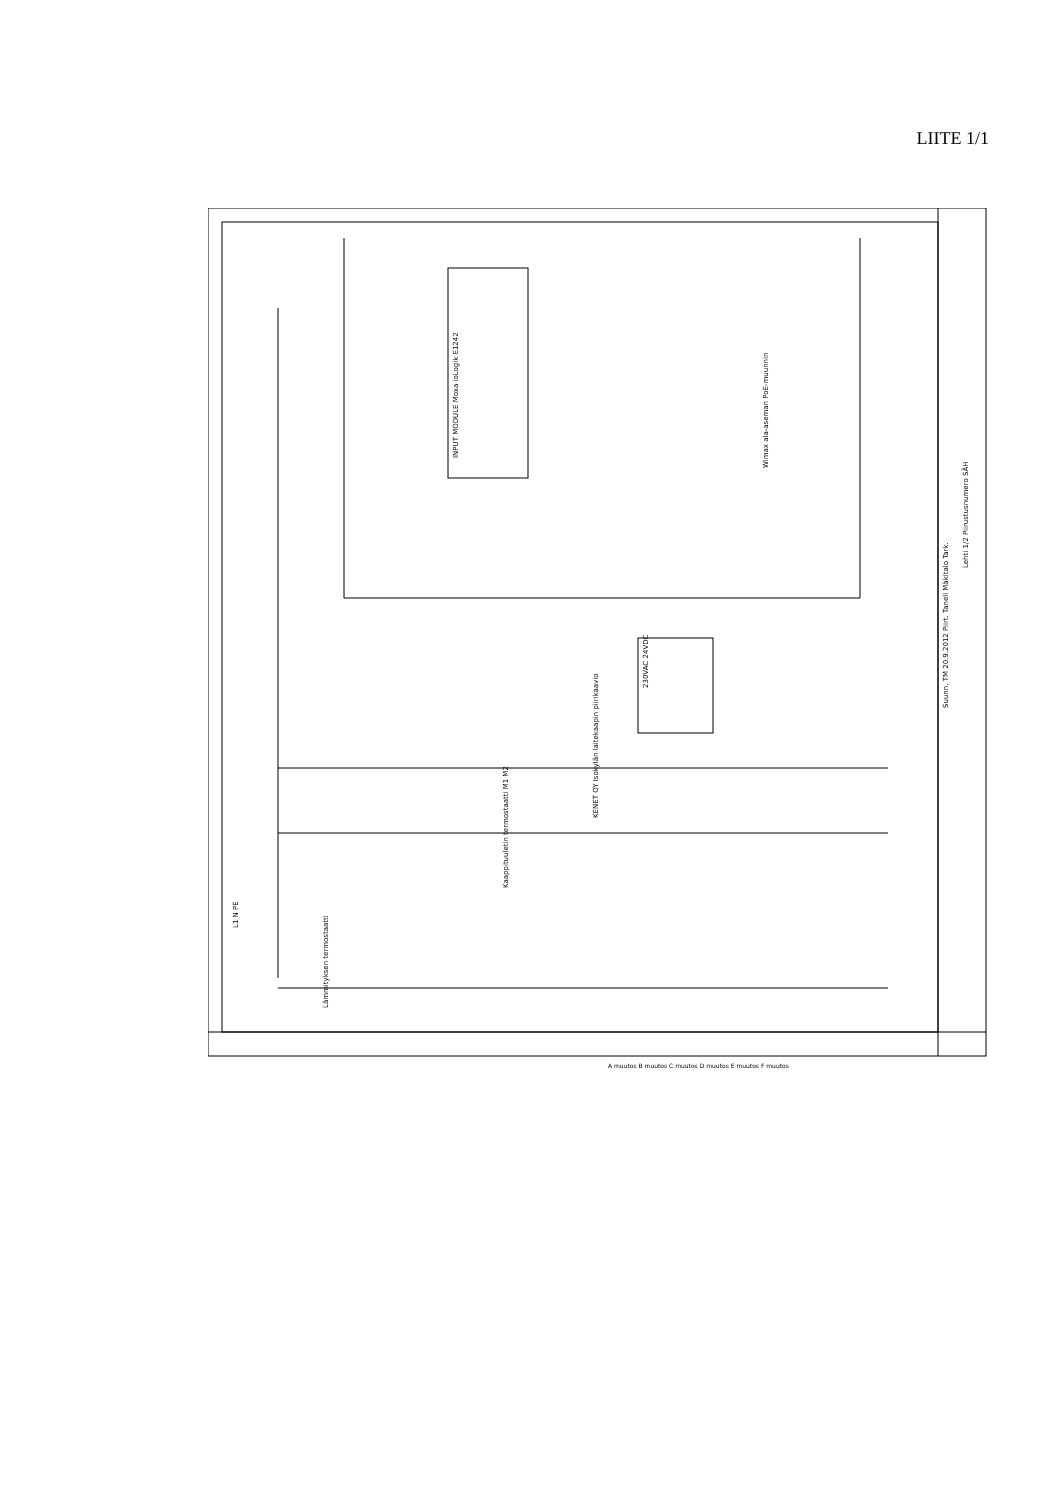LIITE 1/1
KENET OY Isokylän laitekaapin piirikaavio
INPUT MODULE Moxa ioLogik E1242
230VAC 24VDC
Wimax ala-aseman PoE-muunnin
Suunn. TM 20.9.2012 Piirt. Tanelí Mäkitalo Tark.
Lehti 1/2 Piirustusnumero SÄH
L1 N PE
Lämmityksen termostaatti
Kaappituuletin termostaatti M1 M2
A muutos B muutos C muutos D muutos E muutos F muutos